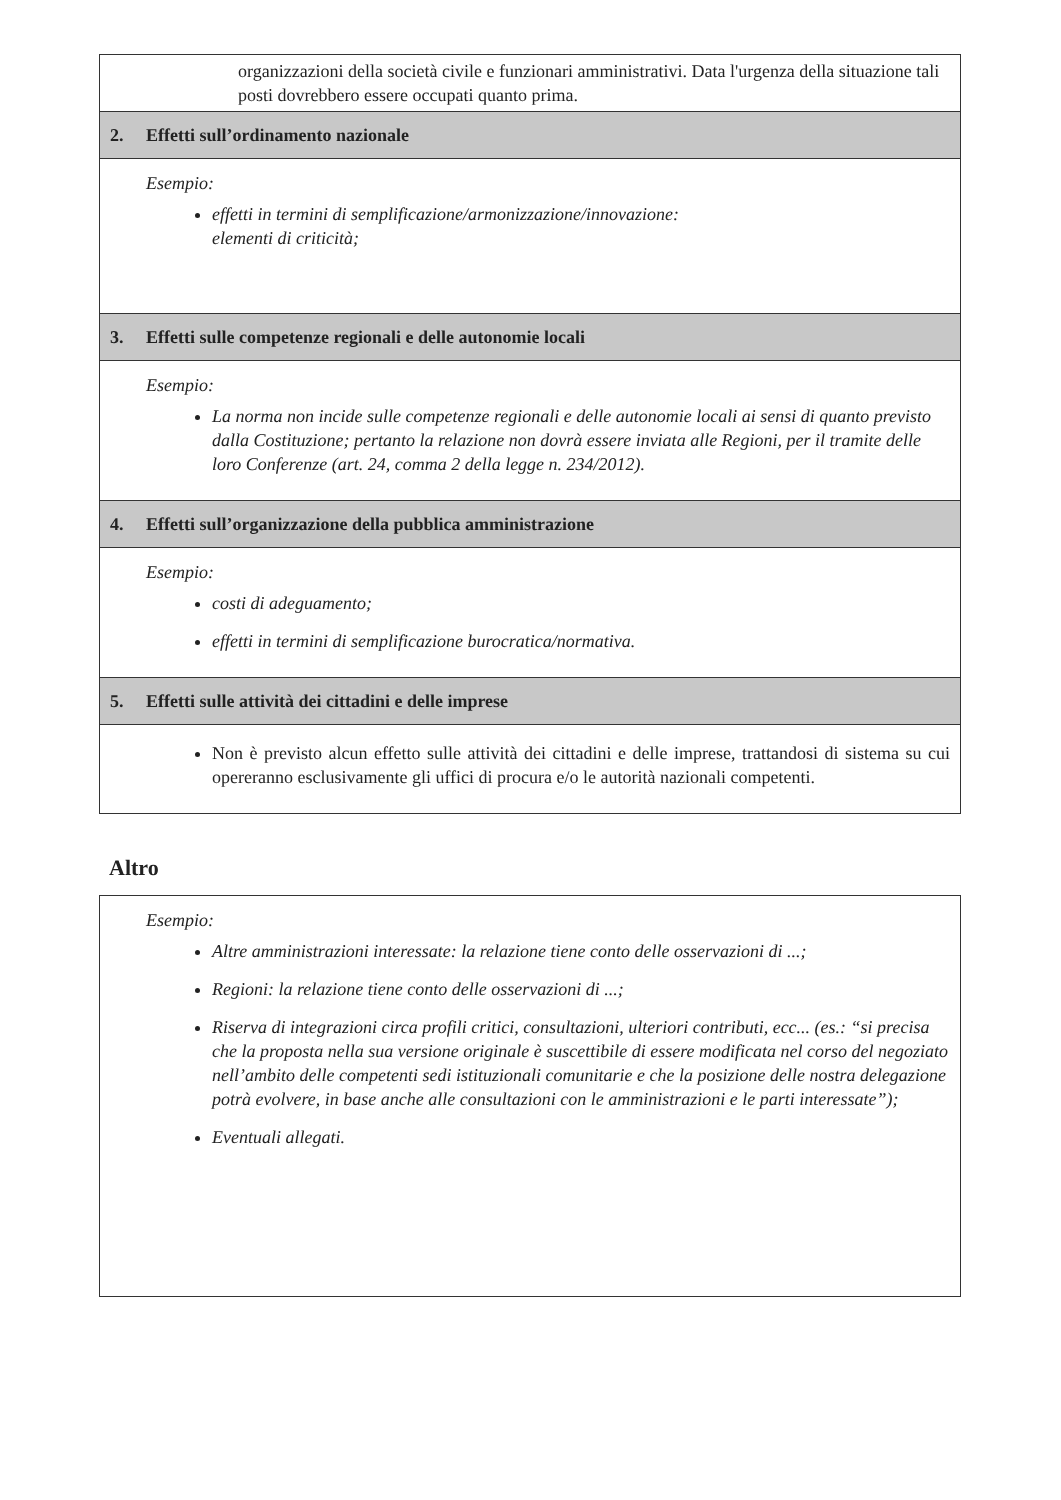organizzazioni della società civile e funzionari amministrativi. Data l'urgenza della situazione tali posti dovrebbero essere occupati quanto prima.
2. Effetti sull’ordinamento nazionale
Esempio:
effetti in termini di semplificazione/armonizzazione/innovazione:
elementi di criticità;
3. Effetti sulle competenze regionali e delle autonomie locali
Esempio:
La norma non incide sulle competenze regionali e delle autonomie locali ai sensi di quanto previsto dalla Costituzione; pertanto la relazione non dovrà essere inviata alle Regioni, per il tramite delle loro Conferenze (art. 24, comma 2 della legge n. 234/2012).
4. Effetti sull’organizzazione della pubblica amministrazione
Esempio:
costi di adeguamento;
effetti in termini di semplificazione burocratica/normativa.
5. Effetti sulle attività dei cittadini e delle imprese
Non è previsto alcun effetto sulle attività dei cittadini e delle imprese, trattandosi di sistema su cui opereranno esclusivamente gli uffici di procura e/o le autorità nazionali competenti.
Altro
Esempio:
Altre amministrazioni interessate: la relazione tiene conto delle osservazioni di ...;
Regioni: la relazione tiene conto delle osservazioni di ...;
Riserva di integrazioni circa profili critici, consultazioni, ulteriori contributi, ecc... (es.: “si precisa che la proposta nella sua versione originale è suscettibile di essere modificata nel corso del negoziato nell’ambito delle competenti sedi istituzionali comunitarie e che la posizione delle nostra delegazione potrà evolvere, in base anche alle consultazioni con le amministrazioni e le parti interessate”);
Eventuali allegati.